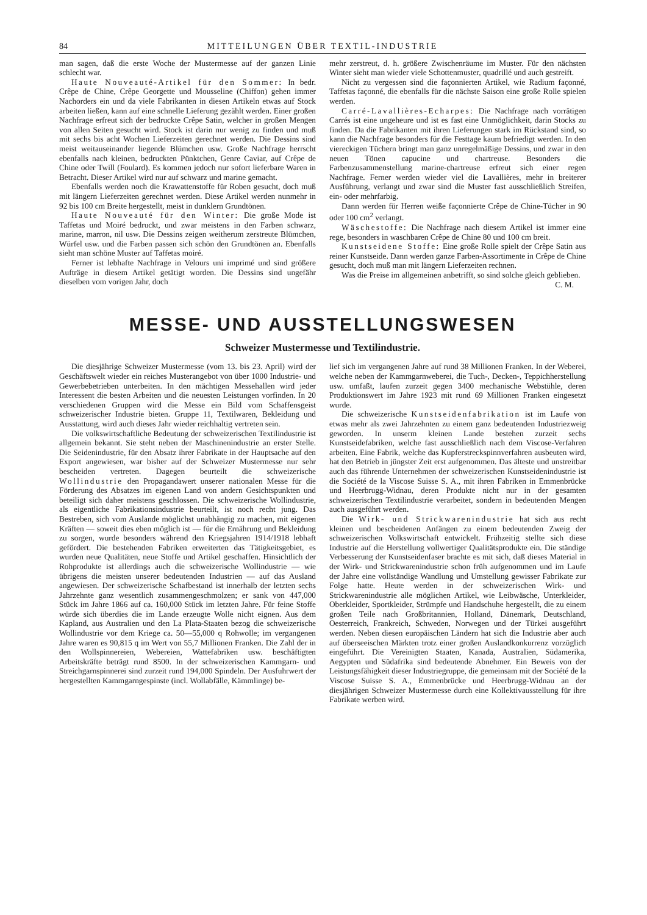84 MITTEILUNGEN ÜBER TEXTIL-INDUSTRIE
man sagen, daß die erste Woche der Mustermesse auf der ganzen Linie schlecht war.
Haute Nouveauté-Artikel für den Sommer: In bedr. Crêpe de Chine, Crêpe Georgette und Mousseline (Chiffon) gehen immer Nachorders ein und da viele Fabrikanten in diesen Artikeln etwas auf Stock arbeiten ließen, kann auf eine schnelle Lieferung gezählt werden. Einer großen Nachfrage erfreut sich der bedruckte Crêpe Satin, welcher in großen Mengen von allen Seiten gesucht wird. Stock ist darin nur wenig zu finden und muß mit sechs bis acht Wochen Lieferzeiten gerechnet werden. Die Dessins sind meist weitauseinander liegende Blümchen usw. Große Nachfrage herrscht ebenfalls nach kleinen, bedruckten Pünktchen, Genre Caviar, auf Crêpe de Chine oder Twill (Foulard). Es kommen jedoch nur sofort lieferbare Waren in Betracht. Dieser Artikel wird nur auf schwarz und marine gemacht.
Ebenfalls werden noch die Krawattenstoffe für Roben gesucht, doch muß mit längern Lieferzeiten gerechnet werden. Diese Artikel werden nunmehr in 92 bis 100 cm Breite hergestellt, meist in dunklern Grundtönen.
Haute Nouveauté für den Winter: Die große Mode ist Taffetas und Moiré bedruckt, und zwar meistens in den Farben schwarz, marine, marron, nil usw. Die Dessins zeigen weitherum zerstreute Blümchen, Würfel usw. und die Farben passen sich schön den Grundtönen an. Ebenfalls sieht man schöne Muster auf Taffetas moiré.
Ferner ist lebhafte Nachfrage in Velours uni imprimé und sind größere Aufträge in diesem Artikel getätigt worden. Die Dessins sind ungefähr dieselben vom vorigen Jahr, doch
mehr zerstreut, d. h. größere Zwischenräume im Muster. Für den nächsten Winter sieht man wieder viele Schottenmuster, quadrillé und auch gestreift.
Nicht zu vergessen sind die façonnierten Artikel, wie Radium façonné, Taffetas façonné, die ebenfalls für die nächste Saison eine große Rolle spielen werden.
Carré-Lavallières-Echarpes: Die Nachfrage nach vorrätigen Carrés ist eine ungeheure und ist es fast eine Unmöglichkeit, darin Stocks zu finden. Da die Fabrikanten mit ihren Lieferungen stark im Rückstand sind, so kann die Nachfrage besonders für die Festtage kaum befriedigt werden. In den viereckigen Tüchern bringt man ganz unregelmäßige Dessins, und zwar in den neuen Tönen capucine und chartreuse. Besonders die Farbenzusammenstellung marine-chartreuse erfreut sich einer regen Nachfrage. Ferner werden wieder viel die Lavallières, mehr in breiterer Ausführung, verlangt und zwar sind die Muster fast ausschließlich Streifen, ein- oder mehrfarbig.
Dann werden für Herren weiße façonnierte Crêpe de Chine-Tücher in 90 oder 100 cm<sup>2</sup> verlangt.
Wäschestoffe: Die Nachfrage nach diesem Artikel ist immer eine rege, besonders in waschbaren Crêpe de Chine 80 und 100 cm breit.
Kunstseidene Stoffe: Eine große Rolle spielt der Crêpe Satin aus reiner Kunstseide. Dann werden ganze Farben-Assortimente in Crêpe de Chine gesucht, doch muß man mit längern Lieferzeiten rechnen.
Was die Preise im allgemeinen anbetrifft, so sind solche gleich geblieben. C. M.
MESSE- UND AUSSTELLUNGSWESEN
Schweizer Mustermesse und Textilindustrie.
Die diesjährige Schweizer Mustermesse (vom 13. bis 23. April) wird der Geschäftswelt wieder ein reiches Musterangebot von über 1000 Industrie- und Gewerbebetrieben unterbeiten. In den mächtigen Messehallen wird jeder Interessent die besten Arbeiten und die neuesten Leistungen vorfinden. In 20 verschiedenen Gruppen wird die Messe ein Bild vom Schaffensgeist schweizerischer Industrie bieten. Gruppe 11, Textilwaren, Bekleidung und Ausstattung, wird auch dieses Jahr wieder reichhaltig vertreten sein.
Die volkswirtschaftliche Bedeutung der schweizerischen Textilindustrie ist allgemein bekannt. Sie steht neben der Maschinenindustrie an erster Stelle. Die Seidenindustrie, für den Absatz ihrer Fabrikate in der Hauptsache auf den Export angewiesen, war bisher auf der Schweizer Mustermesse nur sehr bescheiden vertreten. Dagegen beurteilt die schweizerische Wollindustrie den Propagandawert unserer nationalen Messe für die Förderung des Absatzes im eigenen Land von andern Gesichtspunkten und beteiligt sich daher meistens geschlossen. Die schweizerische Wollindustrie, als eigentliche Fabrikationsindustrie beurteilt, ist noch recht jung. Das Bestreben, sich vom Auslande möglichst unabhängig zu machen, mit eigenen Kräften — soweit dies eben möglich ist — für die Ernährung und Bekleidung zu sorgen, wurde besonders während den Kriegsjahren 1914/1918 lebhaft gefördert. Die bestehenden Fabriken erweiterten das Tätigkeitsgebiet, es wurden neue Qualitäten, neue Stoffe und Artikel geschaffen. Hinsichtlich der Rohprodukte ist allerdings auch die schweizerische Wollindustrie — wie übrigens die meisten unserer bedeutenden Industrien — auf das Ausland angewiesen. Der schweizerische Schafbestand ist innerhalb der letzten sechs Jahrzehnte ganz wesentlich zusammengeschmolzen; er sank von 447,000 Stück im Jahre 1866 auf ca. 160,000 Stück im letzten Jahre. Für feine Stoffe würde sich überdies die im Lande erzeugte Wolle nicht eignen. Aus dem Kapland, aus Australien und den La Plata-Staaten bezog die schweizerische Wollindustrie vor dem Kriege ca. 50—55,000 q Rohwolle; im vergangenen Jahre waren es 90,815 q im Wert von 55,7 Millionen Franken. Die Zahl der in den Wollspinnereien, Webereien, Wattefabriken usw. beschäftigten Arbeitskräfte beträgt rund 8500. In der schweizerischen Kammgarn- und Streichgarnspinnerei sind zurzeit rund 194,000 Spindeln. Der Ausfuhrwert der hergestellten Kammgarngespinste (incl. Wollabfälle, Kämmlinge) be-
lief sich im vergangenen Jahre auf rund 38 Millionen Franken. In der Weberei, welche neben der Kammgarnweberei, die Tuch-, Decken-, Teppichherstellung usw. umfaßt, laufen zurzeit gegen 3400 mechanische Webstühle, deren Produktionswert im Jahre 1923 mit rund 69 Millionen Franken eingesetzt wurde.
Die schweizerische Kunstseidenfabrikation ist im Laufe von etwas mehr als zwei Jahrzehnten zu einem ganz bedeutenden Industriezweig geworden. In unserm kleinen Lande bestehen zurzeit sechs Kunstseidefabriken, welche fast ausschließlich nach dem Viscose-Verfahren arbeiten. Eine Fabrik, welche das Kupferstreckspinnverfahren ausbeuten wird, hat den Betrieb in jüngster Zeit erst aufgenommen. Das älteste und unstreitbar auch das führende Unternehmen der schweizerischen Kunstseidenindustrie ist die Société de la Viscose Suisse S. A., mit ihren Fabriken in Emmenbrücke und Heerbrugg-Widnau, deren Produkte nicht nur in der gesamten schweizerischen Textilindustrie verarbeitet, sondern in bedeutenden Mengen auch ausgeführt werden.
Die Wirk- und Strickwarenindustrie hat sich aus recht kleinen und bescheidenen Anfängen zu einem bedeutenden Zweig der schweizerischen Volkswirtschaft entwickelt. Frühzeitig stellte sich diese Industrie auf die Herstellung vollwertiger Qualitätsprodukte ein. Die ständige Verbesserung der Kunstseidenfaser brachte es mit sich, daß dieses Material in der Wirk- und Strickwarenindustrie schon früh aufgenommen und im Laufe der Jahre eine vollständige Wandlung und Umstellung gewisser Fabrikate zur Folge hatte. Heute werden in der schweizerischen Wirk- und Strickwarenindustrie alle möglichen Artikel, wie Leibwäsche, Unterkleider, Oberkleider, Sportkleider, Strümpfe und Handschuhe hergestellt, die zu einem großen Teile nach Großbritannien, Holland, Dänemark, Deutschland, Oesterreich, Frankreich, Schweden, Norwegen und der Türkei ausgeführt werden. Neben diesen europäischen Ländern hat sich die Industrie aber auch auf überseeischen Märkten trotz einer großen Auslandkonkurrenz vorzüglich eingeführt. Die Vereinigten Staaten, Kanada, Australien, Südamerika, Aegypten und Südafrika sind bedeutende Abnehmer. Ein Beweis von der Leistungsfähigkeit dieser Industriegruppe, die gemeinsam mit der Société de la Viscose Suisse S. A., Emmenbrücke und Heerbrugg-Widnau an der diesjährigen Schweizer Mustermesse durch eine Kollektivausstellung für ihre Fabrikate werben wird.